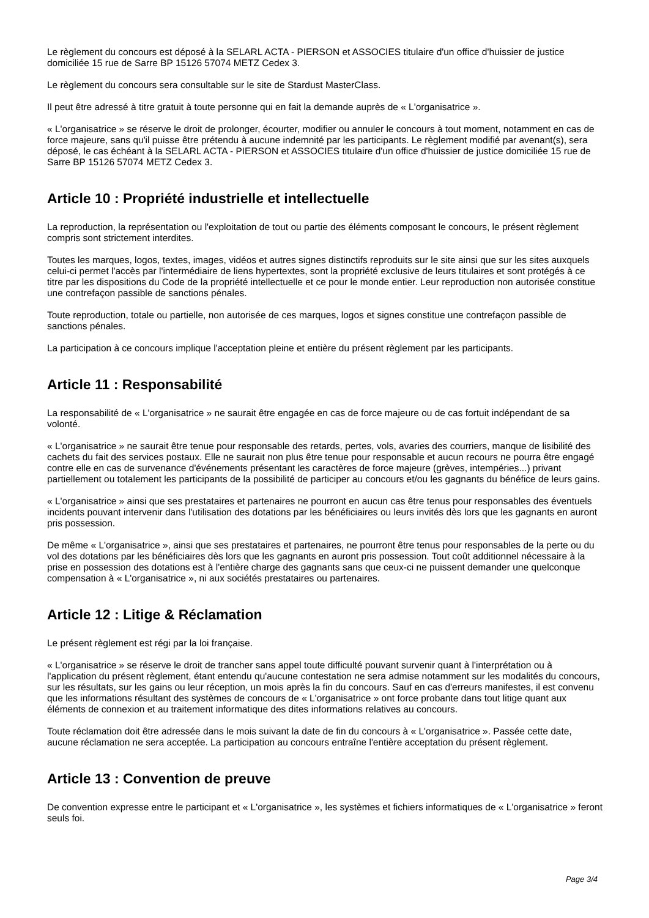Le règlement du concours est déposé à la SELARL ACTA - PIERSON et ASSOCIES titulaire d'un office d'huissier de justice domiciliée 15 rue de Sarre BP 15126 57074 METZ Cedex 3.
Le règlement du concours sera consultable sur le site de Stardust MasterClass.
Il peut être adressé à titre gratuit à toute personne qui en fait la demande auprès de « L'organisatrice ».
« L'organisatrice » se réserve le droit de prolonger, écourter, modifier ou annuler le concours à tout moment, notamment en cas de force majeure, sans qu'il puisse être prétendu à aucune indemnité par les participants. Le règlement modifié par avenant(s), sera déposé, le cas échéant à la SELARL ACTA - PIERSON et ASSOCIES titulaire d'un office d'huissier de justice domiciliée 15 rue de Sarre BP 15126 57074 METZ Cedex 3.
Article 10 : Propriété industrielle et intellectuelle
La reproduction, la représentation ou l'exploitation de tout ou partie des éléments composant le concours, le présent règlement compris sont strictement interdites.
Toutes les marques, logos, textes, images, vidéos et autres signes distinctifs reproduits sur le site ainsi que sur les sites auxquels celui-ci permet l'accès par l'intermédiaire de liens hypertextes, sont la propriété exclusive de leurs titulaires et sont protégés à ce titre par les dispositions du Code de la propriété intellectuelle et ce pour le monde entier. Leur reproduction non autorisée constitue une contrefaçon passible de sanctions pénales.
Toute reproduction, totale ou partielle, non autorisée de ces marques, logos et signes constitue une contrefaçon passible de sanctions pénales.
La participation à ce concours implique l'acceptation pleine et entière du présent règlement par les participants.
Article 11 : Responsabilité
La responsabilité de « L'organisatrice » ne saurait être engagée en cas de force majeure ou de cas fortuit indépendant de sa volonté.
« L'organisatrice » ne saurait être tenue pour responsable des retards, pertes, vols, avaries des courriers, manque de lisibilité des cachets du fait des services postaux. Elle ne saurait non plus être tenue pour responsable et aucun recours ne pourra être engagé contre elle en cas de survenance d'événements présentant les caractères de force majeure (grèves, intempéries...) privant partiellement ou totalement les participants de la possibilité de participer au concours et/ou les gagnants du bénéfice de leurs gains.
« L'organisatrice » ainsi que ses prestataires et partenaires ne pourront en aucun cas être tenus pour responsables des éventuels incidents pouvant intervenir dans l'utilisation des dotations par les bénéficiaires ou leurs invités dès lors que les gagnants en auront pris possession.
De même « L'organisatrice », ainsi que ses prestataires et partenaires, ne pourront être tenus pour responsables de la perte ou du vol des dotations par les bénéficiaires dès lors que les gagnants en auront pris possession. Tout coût additionnel nécessaire à la prise en possession des dotations est à l'entière charge des gagnants sans que ceux-ci ne puissent demander une quelconque compensation à « L'organisatrice », ni aux sociétés prestataires ou partenaires.
Article 12 : Litige & Réclamation
Le présent règlement est régi par la loi française.
« L'organisatrice » se réserve le droit de trancher sans appel toute difficulté pouvant survenir quant à l'interprétation ou à l'application du présent règlement, étant entendu qu'aucune contestation ne sera admise notamment sur les modalités du concours, sur les résultats, sur les gains ou leur réception, un mois après la fin du concours. Sauf en cas d'erreurs manifestes, il est convenu que les informations résultant des systèmes de concours de « L'organisatrice » ont force probante dans tout litige quant aux éléments de connexion et au traitement informatique des dites informations relatives au concours.
Toute réclamation doit être adressée dans le mois suivant la date de fin du concours à « L'organisatrice ». Passée cette date, aucune réclamation ne sera acceptée. La participation au concours entraîne l'entière acceptation du présent règlement.
Article 13 : Convention de preuve
De convention expresse entre le participant et « L'organisatrice », les systèmes et fichiers informatiques de « L'organisatrice » feront seuls foi.
Page 3/4